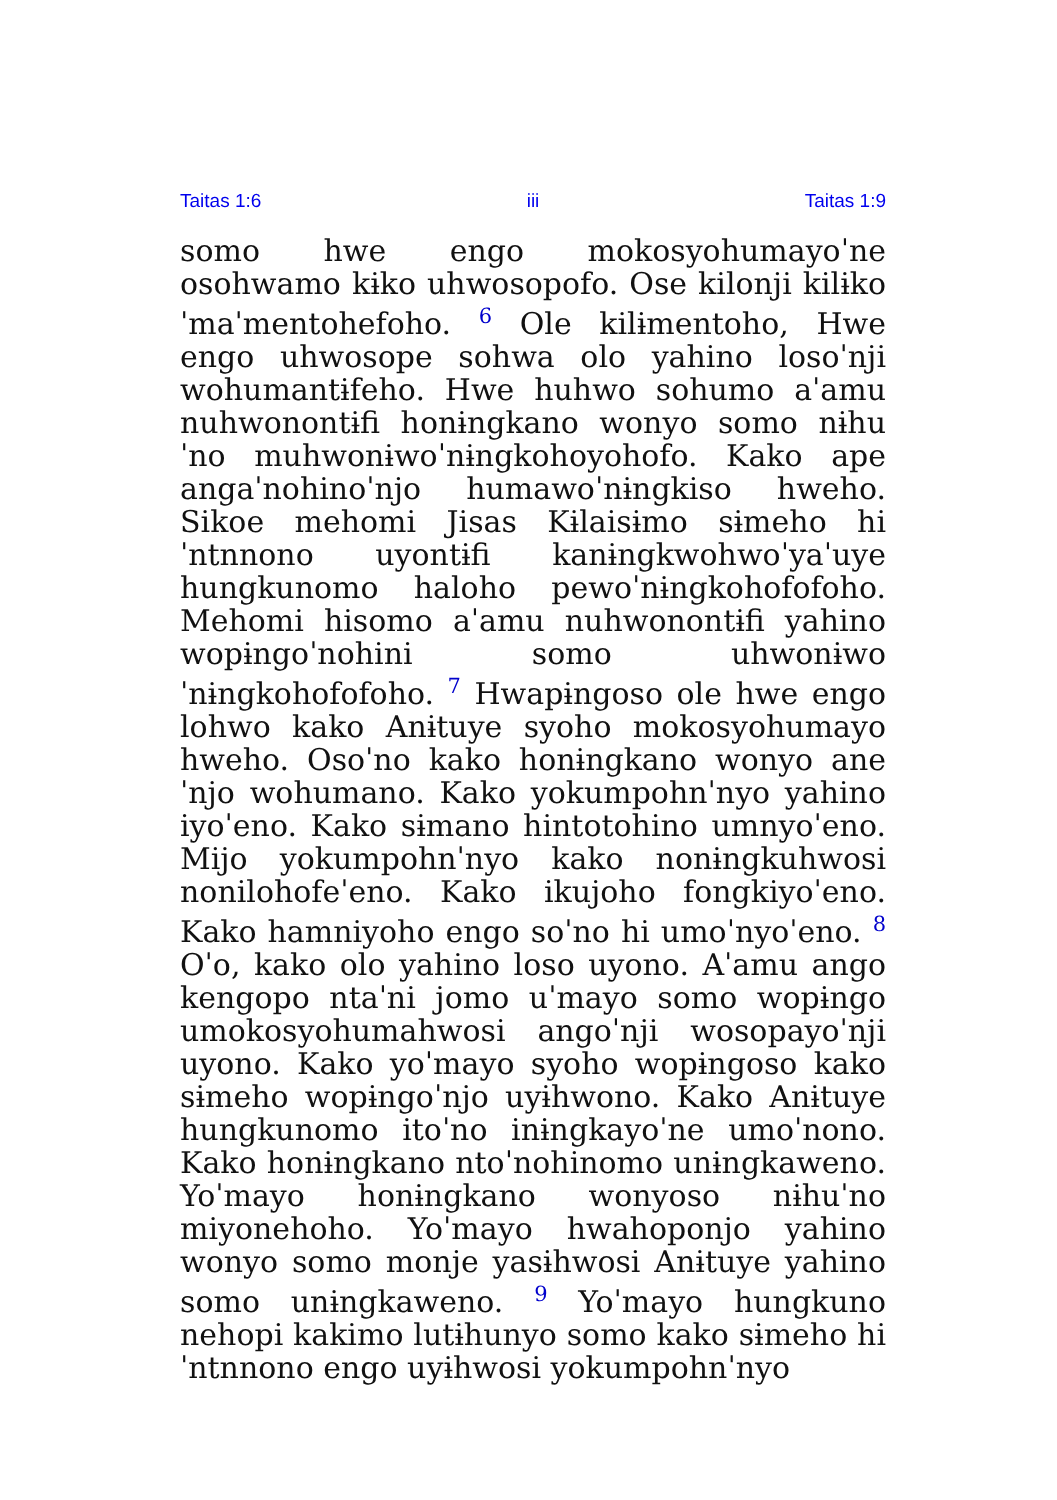Taitas 1:6 iii Taitas 1:9
somo hwe engo mokosyohumayoˈne osohwamo kɨko uhwosopofo. Ose kilonji kilɨkoˈmaˈmentohefoho. <sup>6</sup> Ole kilɨmentoho, Hwe engo uhwosope sohwa olo yahino losoˈnji wohumantɨfeho. Hwe huhwo sohumo aˈamu nuhwonontɨfi honɨngkano wonyo somo nɨhuˈno muhwonɨwoˈnɨngkohoyohofo. Kako ape angaˈnohinoˈnjo humawoˈnɨngkiso hweho. Sikoe mehomi Jisas Kɨlaisɨmo sɨmeho hiˈntnnono uyontɨfi kanɨngkwohwoˈyaˈuye hungkunomo haloho pewoˈnɨngkohofofoho. Mehomi hisomo aˈamu nuhwonontɨfi yahino wopɨngoˈnohini somo uhwonɨwoˈnɨngkohofofoho. <sup>7</sup> Hwapɨngoso ole hwe engo lohwo kako Anɨtuye syoho mokosyohumayo hweho. Osoˈno kako honɨngkano wonyo aneˈnjo wohumano. Kako yokumpohnˈnyo yahino iyoˈeno. Kako sɨmano hintotohino umnyoˈeno. Mijo yokumpohnˈnyo kako nonɨngkuhwosi nonilohofeˈeno. Kako ikujoho fongkiyoˈeno. Kako hamniyoho engo soˈno hi umoˈnyoˈeno. <sup>8</sup> Oˈo, kako olo yahino loso uyono. Aˈamu ango kengopo ntaˈni jomo uˈmayo somo wopɨngo umokosyohumahwosi angoˈnji wosopayoˈnji uyono. Kako yoˈmayo syoho wopɨngoso kako sɨmeho wopɨngoˈnjo uyɨhwono. Kako Anɨtuye hungkunomo itoˈno inɨngkayoˈne umoˈnono. Kako honɨngkano ntoˈnohinomo unɨngkaweno. Yoˈmayo honɨngkano wonyoso nɨhuˈno miyonehoho. Yoˈmayo hwahoponjo yahino wonyo somo monje yasɨhwosi Anɨtuye yahino somo unɨngkaweno. <sup>9</sup> Yoˈmayo hungkuno nehopi kakimo lutɨhunyo somo kako sɨmeho hiˈntnnono engo uyɨhwosi yokumpohnˈnyo